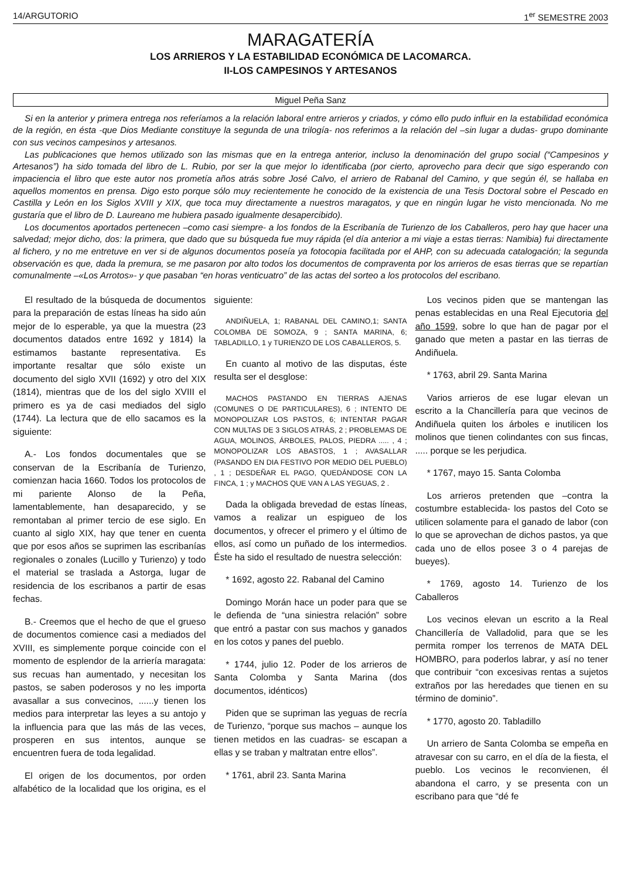14/ARGUTORIO 1<sup>er</sup> SEMESTRE 2003
MARAGATERÍA
LOS ARRIEROS Y LA ESTABILIDAD ECONÓMICA DE LACOMARCA.
II-LOS CAMPESINOS Y ARTESANOS
Miguel Peña Sanz
Si en la anterior y primera entrega nos referíamos a la relación laboral entre arrieros y criados, y cómo ello pudo influir en la estabilidad económica de la región, en ésta -que Dios Mediante constituye la segunda de una trilogía- nos referimos a la relación del –sin lugar a dudas- grupo dominante con sus vecinos campesinos y artesanos.
Las publicaciones que hemos utilizado son las mismas que en la entrega anterior, incluso la denominación del grupo social (“Campesinos y Artesanos”) ha sido tomada del libro de L. Rubio, por ser la que mejor lo identificaba (por cierto, aprovecho para decir que sigo esperando con impaciencia el libro que este autor nos prometía años atrás sobre José Calvo, el arriero de Rabanal del Camino, y que según él, se hallaba en aquellos momentos en prensa. Digo esto porque sólo muy recientemente he conocido de la existencia de una Tesis Doctoral sobre el Pescado en Castilla y León en los Siglos XVIII y XIX, que toca muy directamente a nuestros maragatos, y que en ningún lugar he visto mencionada. No me gustaría que el libro de D. Laureano me hubiera pasado igualmente desapercibido).
Los documentos aportados pertenecen –como casi siempre- a los fondos de la Escribanía de Turienzo de los Caballeros, pero hay que hacer una salvedad; mejor dicho, dos: la primera, que dado que su búsqueda fue muy rápida (el día anterior a mi viaje a estas tierras: Namibia) fui directamente al fichero, y no me entretuve en ver si de algunos documentos poseía ya fotocopia facilitada por el AHP, con su adecuada catalogación; la segunda observación es que, dada la premura, se me pasaron por alto todos los documentos de compraventa por los arrieros de esas tierras que se repartían comunalmente –«Los Arrotos»- y que pasaban “en horas venticuatro” de las actas del sorteo a los protocolos del escribano.
El resultado de la búsqueda de documentos para la preparación de estas líneas ha sido aún mejor de lo esperable, ya que la muestra (23 documentos datados entre 1692 y 1814) la estimamos bastante representativa. Es importante resaltar que sólo existe un documento del siglo XVII (1692) y otro del XIX (1814), mientras que de los del siglo XVIII el primero es ya de casi mediados del siglo (1744). La lectura que de ello sacamos es la siguiente:
A.- Los fondos documentales que se conservan de la Escribanía de Turienzo, comienzan hacia 1660. Todos los protocolos de mi pariente Alonso de la Peña, lamentablemente, han desaparecido, y se remontaban al primer tercio de ese siglo. En cuanto al siglo XIX, hay que tener en cuenta que por esos años se suprimen las escribanías regionales o zonales (Lucillo y Turienzo) y todo el material se traslada a Astorga, lugar de residencia de los escribanos a partir de esas fechas.
B.- Creemos que el hecho de que el grueso de documentos comience casi a mediados del XVIII, es simplemente porque coincide con el momento de esplendor de la arriería maragata: sus recuas han aumentado, y necesitan los pastos, se saben poderosos y no les importa avasallar a sus convecinos, ......y tienen los medios para interpretar las leyes a su antojo y la influencia para que las más de las veces, prosperen en sus intentos, aunque se encuentren fuera de toda legalidad.
El origen de los documentos, por orden alfabético de la localidad que los origina, es el siguiente:
ANDIÑUELA, 1; RABANAL DEL CAMINO,1; SANTA COLOMBA DE SOMOZA, 9 ; SANTA MARINA, 6; TABLADILLO, 1 y TURIENZO DE LOS CABALLEROS, 5.
En cuanto al motivo de las disputas, éste resulta ser el desglose:
MACHOS PASTANDO EN TIERRAS AJENAS (COMUNES O DE PARTICULARES), 6 ; INTENTO DE MONOPOLIZAR LOS PASTOS, 6; INTENTAR PAGAR CON MULTAS DE 3 SIGLOS ATRÁS, 2 ; PROBLEMAS DE AGUA, MOLINOS, ÁRBOLES, PALOS, PIEDRA ..... , 4 ; MONOPOLIZAR LOS ABASTOS, 1 ; AVASALLAR (PASANDO EN DIA FESTIVO POR MEDIO DEL PUEBLO) , 1 ; DESDEÑAR EL PAGO, QUEDÁNDOSE CON LA FINCA, 1 ; y MACHOS QUE VAN A LAS YEGUAS, 2 .
Dada la obligada brevedad de estas líneas, vamos a realizar un espigueo de los documentos, y ofrecer el primero y el último de ellos, así como un puñado de los intermedios. Éste ha sido el resultado de nuestra selección:
* 1692, agosto 22. Rabanal del Camino
Domingo Morán hace un poder para que se le defienda de “una siniestra relación” sobre que entró a pastar con sus machos y ganados en los cotos y panes del pueblo.
* 1744, julio 12. Poder de los arrieros de Santa Colomba y Santa Marina (dos documentos, idénticos)
Piden que se supriman las yeguas de recría de Turienzo, “porque sus machos – aunque los tienen metidos en las cuadras- se escapan a ellas y se traban y maltratan entre ellos”.
* 1761, abril 23. Santa Marina
Los vecinos piden que se mantengan las penas establecidas en una Real Ejecutoria del año 1599, sobre lo que han de pagar por el ganado que meten a pastar en las tierras de Andiñuela.
* 1763, abril 29. Santa Marina
Varios arrieros de ese lugar elevan un escrito a la Chancillería para que vecinos de Andiñuela quiten los árboles e inutilicen los molinos que tienen colindantes con sus fincas, ..... porque se les perjudica.
* 1767, mayo 15. Santa Colomba
Los arrieros pretenden que –contra la costumbre establecida- los pastos del Coto se utilicen solamente para el ganado de labor (con lo que se aprovechan de dichos pastos, ya que cada uno de ellos posee 3 o 4 parejas de bueyes).
* 1769, agosto 14. Turienzo de los Caballeros
Los vecinos elevan un escrito a la Real Chancillería de Valladolid, para que se les permita romper los terrenos de MATA DEL HOMBRO, para poderlos labrar, y así no tener que contribuir “con excesivas rentas a sujetos extraños por las heredades que tienen en su término de dominio”.
* 1770, agosto 20. Tabladillo
Un arriero de Santa Colomba se empeña en atravesar con su carro, en el día de la fiesta, el pueblo. Los vecinos le reconvienen, él abandona el carro, y se presenta con un escribano para que “dé fe